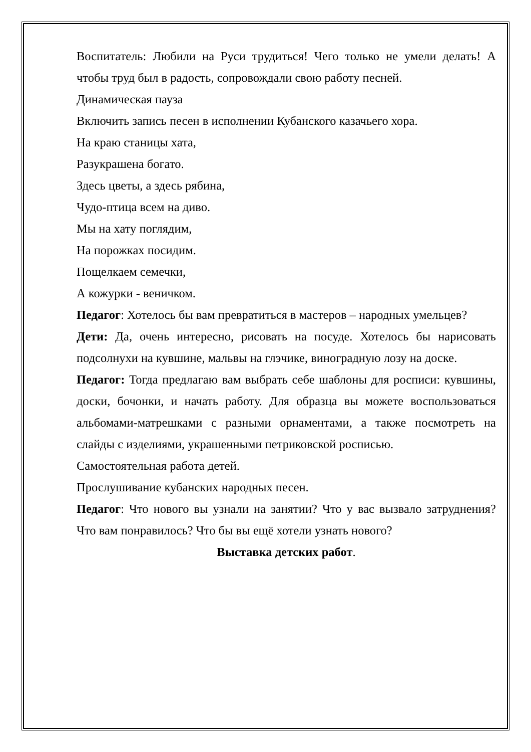Воспитатель: Любили на Руси трудиться! Чего только не умели делать! А чтобы труд был в радость, сопровождали свою работу песней.
Динамическая пауза
Включить запись песен в исполнении Кубанского казачьего хора.
На краю станицы хата,
Разукрашена богато.
Здесь цветы, а здесь рябина,
Чудо-птица всем на диво.
Мы на хату поглядим,
На порожках посидим.
Пощелкаем семечки,
А кожурки - веничком.
Педагог: Хотелось бы вам превратиться в мастеров – народных умельцев?
Дети: Да, очень интересно, рисовать на посуде. Хотелось бы нарисовать подсолнухи на кувшине, мальвы на глэчике, виноградную лозу на доске.
Педагог: Тогда предлагаю вам выбрать себе шаблоны для росписи: кувшины, доски, бочонки, и начать работу. Для образца вы можете воспользоваться альбомами-матрешками с разными орнаментами, а также посмотреть на слайды с изделиями, украшенными петриковской росписью.
Самостоятельная работа детей.
Прослушивание кубанских народных песен.
Педагог: Что нового вы узнали на занятии? Что у вас вызвало затруднения? Что вам понравилось? Что бы вы ещё хотели узнать нового?
Выставка детских работ.